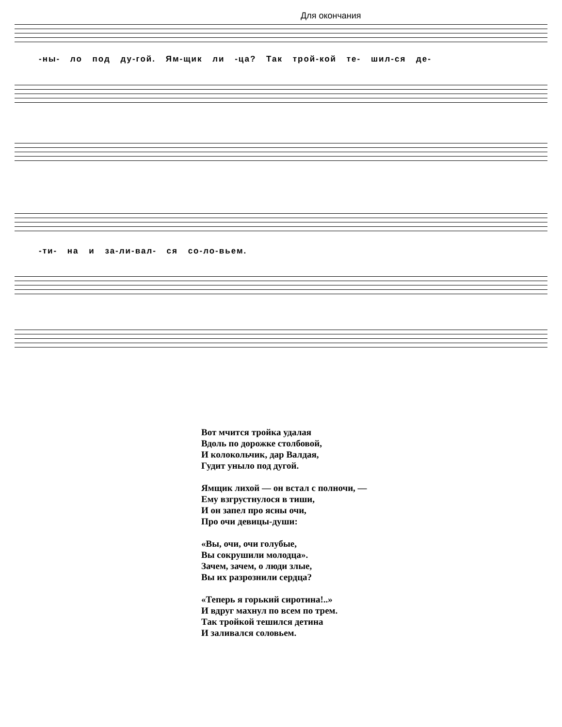Для окончания
-ны- ло под ду-гой. Ям-щик ли -ца? Так трой-кой те- шил-ся де-
-ти- на и за-ли-вал- ся со-ло-вьем.
Вот мчится тройка удалая
Вдоль по дорожке столбовой,
И колокольчик, дар Валдая,
Гудит уныло под дугой.
Ямщик лихой — он встал с полночи, —
Ему взгрустнулося в тиши,
И он запел про ясны очи,
Про очи девицы-души:
«Вы, очи, очи голубые,
Вы сокрушили молодца».
Зачем, зачем, о люди злые,
Вы их разрознили сердца?
«Теперь я горький сиротина!..»
И вдруг махнул по всем по трем.
Так тройкой тешился детина
И заливался соловьем.